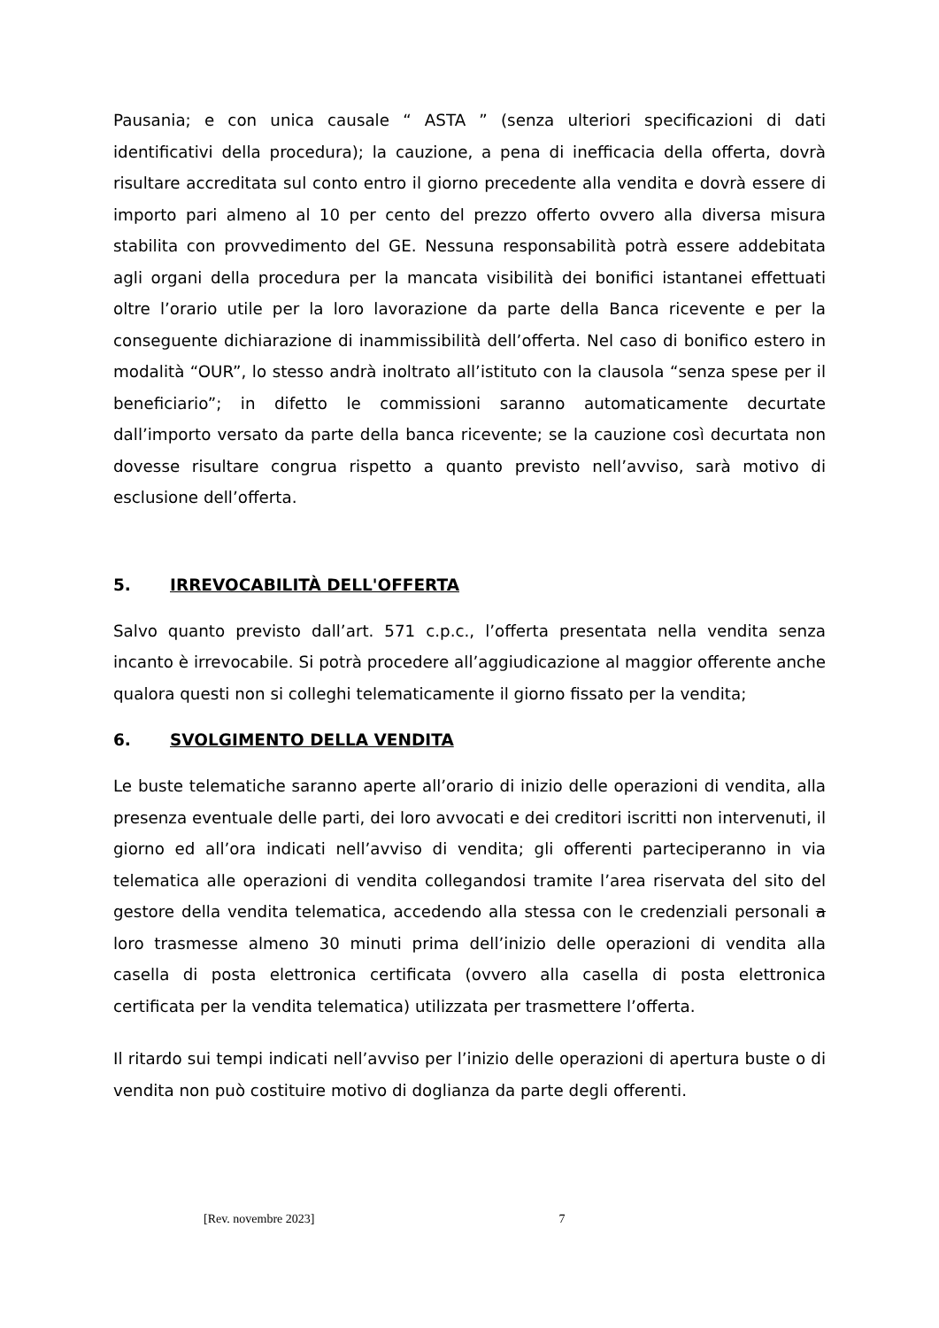Pausania; e con unica causale “ ASTA ” (senza ulteriori specificazioni di dati identificativi della procedura); la cauzione, a pena di inefficacia della offerta, dovrà risultare accreditata sul conto entro il giorno precedente alla vendita e dovrà essere di importo pari almeno al 10 per cento del prezzo offerto ovvero alla diversa misura stabilita con provvedimento del GE. Nessuna responsabilità potrà essere addebitata agli organi della procedura per la mancata visibilità dei bonifici istantanei effettuati oltre l’orario utile per la loro lavorazione da parte della Banca ricevente e per la conseguente dichiarazione di inammissibilità dell’offerta. Nel caso di bonifico estero in modalità “OUR”, lo stesso andrà inoltrato all’istituto con la clausola “senza spese per il beneficiario”; in difetto le commissioni saranno automaticamente decurtate dall’importo versato da parte della banca ricevente; se la cauzione così decurtata non dovesse risultare congrua rispetto a quanto previsto nell’avviso, sarà motivo di esclusione dell’offerta.
5. IRREVOCABILITÀ DELL'OFFERTA
Salvo quanto previsto dall’art. 571 c.p.c., l’offerta presentata nella vendita senza incanto è irrevocabile. Si potrà procedere all’aggiudicazione al maggior offerente anche qualora questi non si colleghi telematicamente il giorno fissato per la vendita;
6. SVOLGIMENTO DELLA VENDITA
Le buste telematiche saranno aperte all’orario di inizio delle operazioni di vendita, alla presenza eventuale delle parti, dei loro avvocati e dei creditori iscritti non intervenuti, il giorno ed all’ora indicati nell’avviso di vendita; gli offerenti parteciperanno in via telematica alle operazioni di vendita collegandosi tramite l’area riservata del sito del gestore della vendita telematica, accedendo alla stessa con le credenziali personali a loro trasmesse almeno 30 minuti prima dell’inizio delle operazioni di vendita alla casella di posta elettronica certificata (ovvero alla casella di posta elettronica certificata per la vendita telematica) utilizzata per trasmettere l’offerta.
Il ritardo sui tempi indicati nell’avviso per l’inizio delle operazioni di apertura buste o di vendita non può costituire motivo di doglianza da parte degli offerenti.
[Rev. novembre 2023] 7